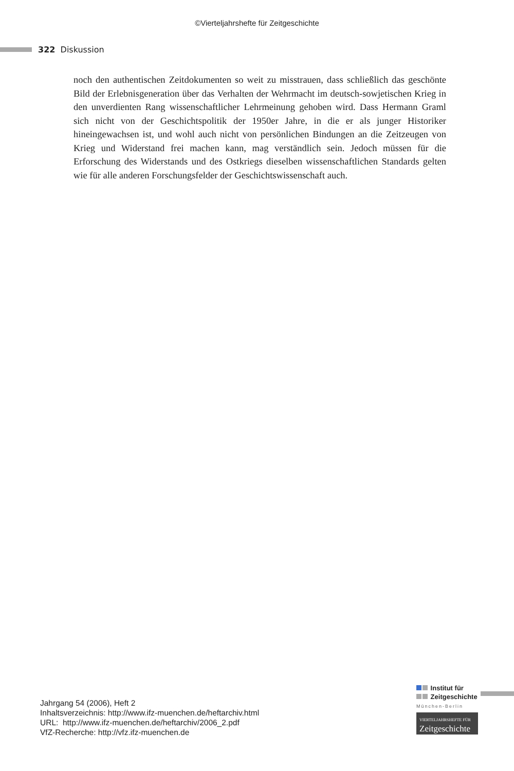©Vierteljahrshefte für Zeitgeschichte
322 Diskussion
noch den authentischen Zeitdokumenten so weit zu misstrauen, dass schließlich das geschönte Bild der Erlebnisgeneration über das Verhalten der Wehrmacht im deutsch-sowjetischen Krieg in den unverdienten Rang wissenschaftlicher Lehrmeinung gehoben wird. Dass Hermann Graml sich nicht von der Geschichtspolitik der 1950er Jahre, in die er als junger Historiker hineingewachsen ist, und wohl auch nicht von persönlichen Bindungen an die Zeitzeugen von Krieg und Widerstand frei machen kann, mag verständlich sein. Jedoch müssen für die Erforschung des Widerstands und des Ostkriegs dieselben wissenschaftlichen Standards gelten wie für alle anderen Forschungsfelder der Geschichtswissenschaft auch.
Jahrgang 54 (2006), Heft 2
Inhaltsverzeichnis: http://www.ifz-muenchen.de/heftarchiv.html
URL: http://www.ifz-muenchen.de/heftarchiv/2006_2.pdf
VfZ-Recherche: http://vfz.ifz-muenchen.de
Institut für
Zeitgeschichte
München-Berlin
VIERTELJAHRSHEFTE FÜR
Zeitgeschichte